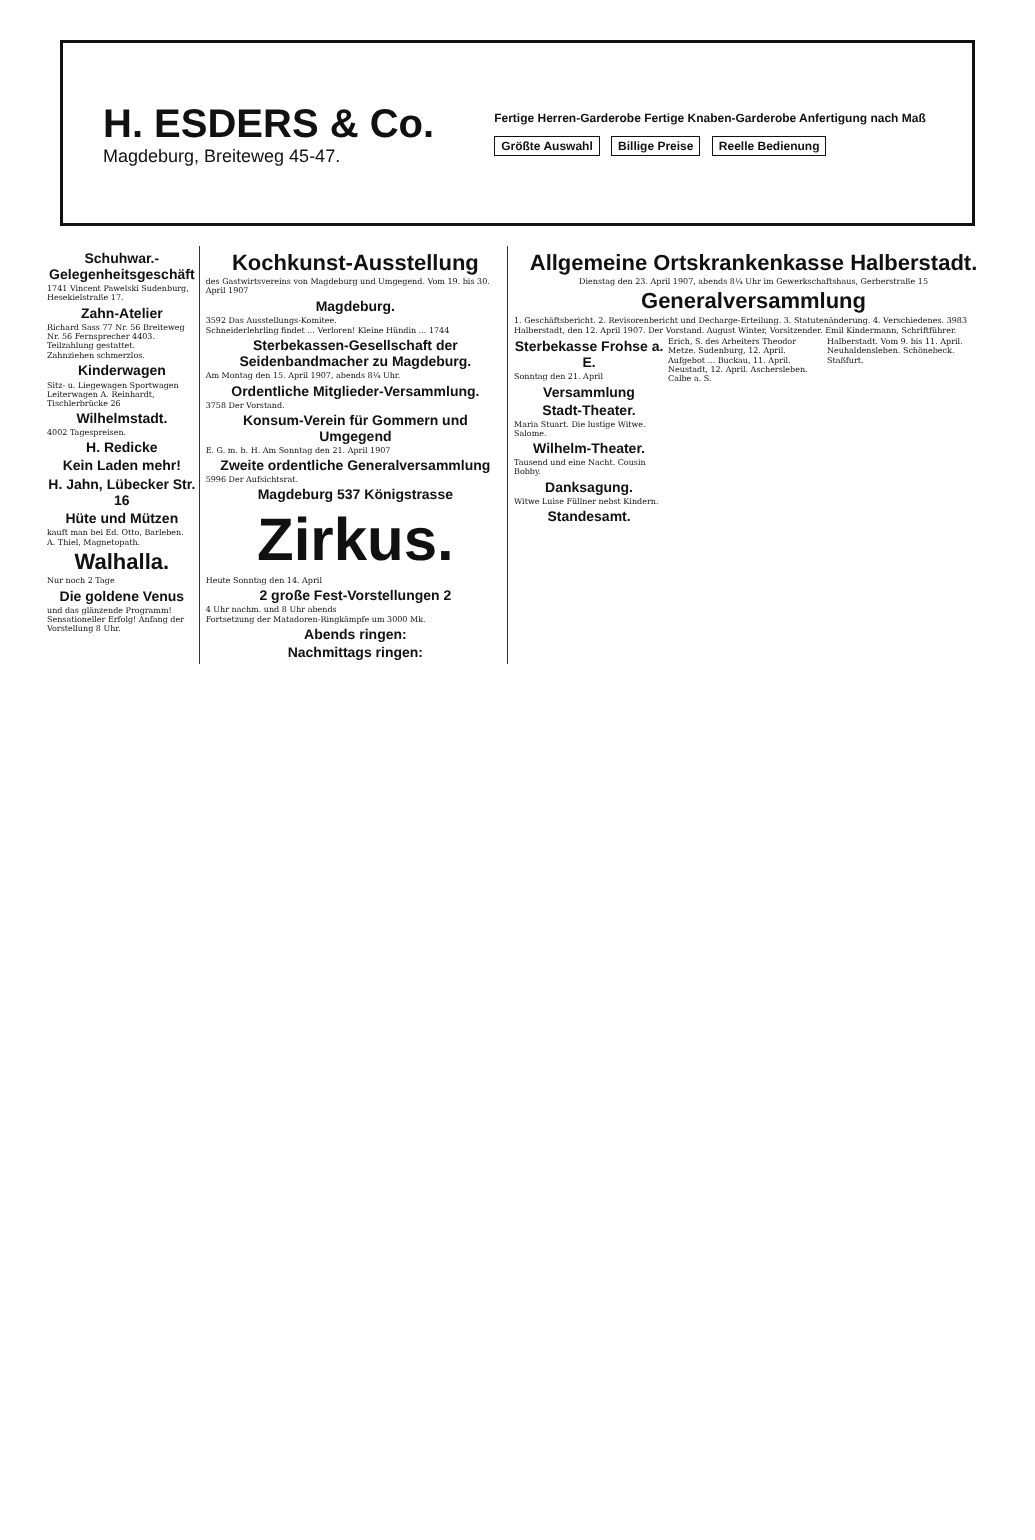H. ESDERS & Co.
Magdeburg, Breiteweg 45-47.
Fertige Herren-Garderobe Fertige Knaben-Garderobe Anfertigung nach Maß
Größte Auswahl Billige Preise Reelle Bedienung
Schuhwar.-Gelegenheitsgeschäft
1741 Vincent Pawelski Sudenburg, Hesekielstraße 17.
Zahn-Atelier
Richard Sass 77 Nr. 56 Breiteweg Nr. 56 Fernsprecher 4403. Teilzahlung gestattet.
Zahnziehen schmerzlos.
Kinderwagen
Sitz- u. Liegewagen Sportwagen Leiterwagen A. Reinhardt, Tischlerbrücke 26
Wilhelmstadt.
4002 Tagespreisen.
H. Redicke
Kein Laden mehr!
H. Jahn, Lübecker Str. 16
Hüte und Mützen
kauft man bei Ed. Otto, Barleben.
A. Thiel, Magnetopath.
Walhalla.
Nur noch 2 Tage
Die goldene Venus
und das glänzende Programm! Sensationeller Erfolg! Anfang der Vorstellung 8 Uhr.
Kochkunst-Ausstellung
des Gastwirtsvereins von Magdeburg und Umgegend. Vom 19. bis 30. April 1907
Magdeburg.
3592 Das Ausstellungs-Komitee.
Schneiderlehrling findet ... Verloren! Kleine Hündin ... 1744
Sterbekassen-Gesellschaft der Seidenbandmacher zu Magdeburg.
Am Montag den 15. April 1907, abends 8¼ Uhr.
Ordentliche Mitglieder-Versammlung.
3758 Der Vorstand.
Konsum-Verein für Gommern und Umgegend
E. G. m. b. H. Am Sonntag den 21. April 1907
Zweite ordentliche Generalversammlung
5996 Der Aufsichtsrat.
Magdeburg 537 Königstrasse
Zirkus.
Heute Sonntag den 14. April
2 große Fest-Vorstellungen 2
4 Uhr nachm. und 8 Uhr abends
Fortsetzung der Matadoren-Ringkämpfe um 3000 Mk.
Abends ringen:
Nachmittags ringen:
Allgemeine Ortskrankenkasse Halberstadt.
Dienstag den 23. April 1907, abends 8¼ Uhr im Gewerkschaftshaus, Gerberstraße 15
Generalversammlung
1. Geschäftsbericht. 2. Revisorenbericht und Decharge-Erteilung. 3. Statutenänderung. 4. Verschiedenes. 3983
Halberstadt, den 12. April 1907. Der Vorstand. August Winter, Vorsitzender. Emil Kindermann, Schriftführer.
Sterbekasse Frohse a. E.
Sonntag den 21. April
Versammlung
Stadt-Theater.
Maria Stuart. Die lustige Witwe. Salome.
Wilhelm-Theater.
Tausend und eine Nacht. Cousin Bobby.
Danksagung.
Witwe Luise Füllner nebst Kindern.
Standesamt.
Erich, S. des Arbeiters Theodor Metze. Sudenburg, 12. April. Aufgebot ... Buckau, 11. April. Neustadt, 12. April. Aschersleben. Calbe a. S.
Halberstadt. Vom 9. bis 11. April. Neuhaldensleben. Schönebeck. Staßfurt.